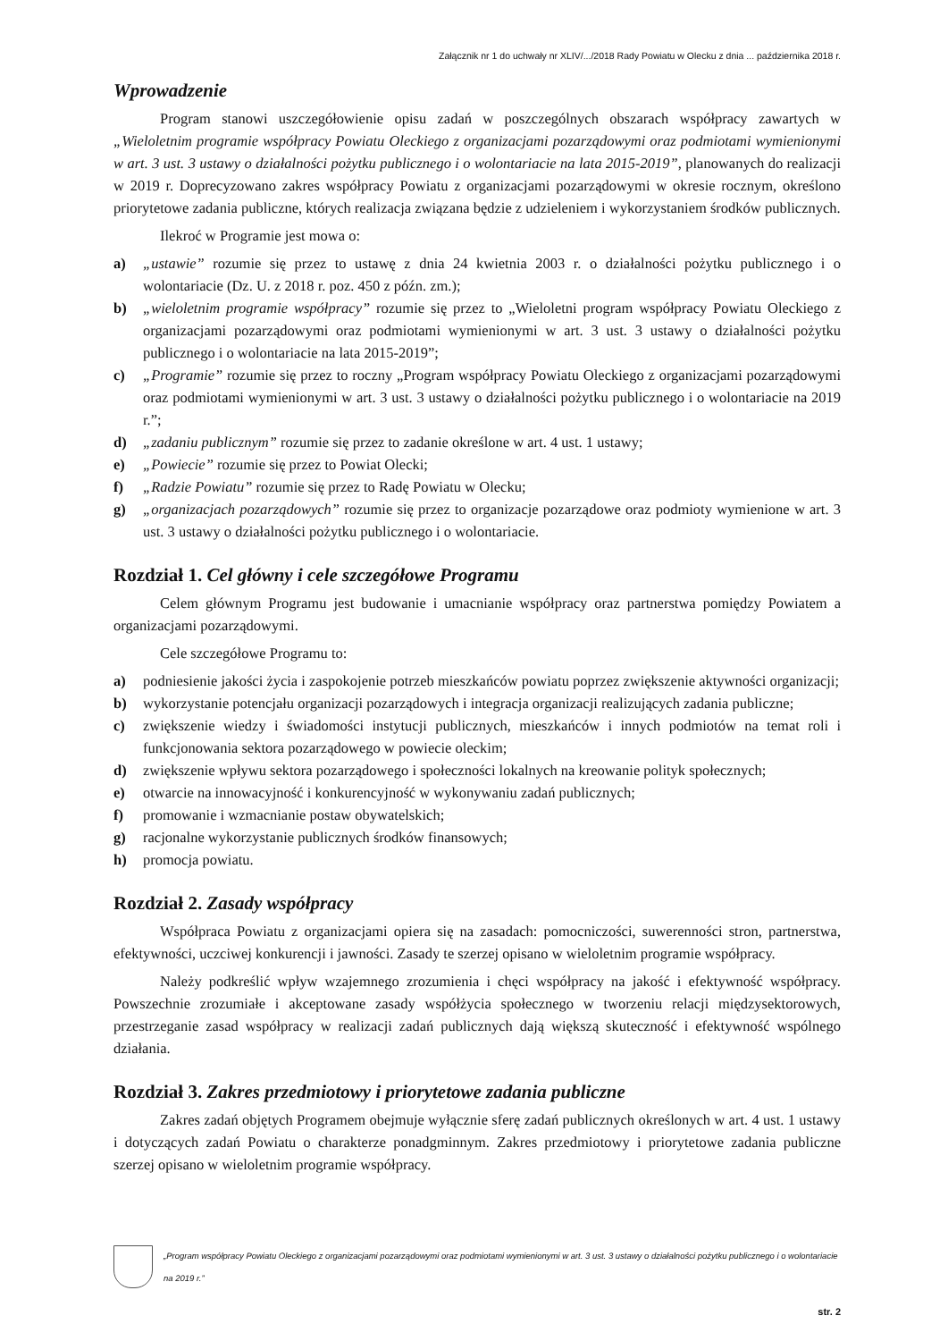Załącznik nr 1 do uchwały nr XLIV/.../2018 Rady Powiatu w Olecku z dnia ... października 2018 r.
Wprowadzenie
Program stanowi uszczegółowienie opisu zadań w poszczególnych obszarach współpracy zawartych w „Wieloletnim programie współpracy Powiatu Oleckiego z organizacjami pozarządowymi oraz podmiotami wymienionymi w art. 3 ust. 3 ustawy o działalności pożytku publicznego i o wolontariacie na lata 2015-2019”, planowanych do realizacji w 2019 r. Doprecyzowano zakres współpracy Powiatu z organizacjami pozarządowymi w okresie rocznym, określono priorytetowe zadania publiczne, których realizacja związana będzie z udzieleniem i wykorzystaniem środków publicznych.
Ilekroć w Programie jest mowa o:
a) „ustawie” rozumie się przez to ustawę z dnia 24 kwietnia 2003 r. o działalności pożytku publicznego i o wolontariacie (Dz. U. z 2018 r. poz. 450 z późn. zm.);
b) „wieloletnim programie współpracy” rozumie się przez to „Wieloletni program współpracy Powiatu Oleckiego z organizacjami pozarządowymi oraz podmiotami wymienionymi w art. 3 ust. 3 ustawy o działalności pożytku publicznego i o wolontariacie na lata 2015-2019”;
c) „Programie” rozumie się przez to roczny „Program współpracy Powiatu Oleckiego z organizacjami pozarządowymi oraz podmiotami wymienionymi w art. 3 ust. 3 ustawy o działalności pożytku publicznego i o wolontariacie na 2019 r.”;
d) „zadaniu publicznym” rozumie się przez to zadanie określone w art. 4 ust. 1 ustawy;
e) „Powiecie” rozumie się przez to Powiat Olecki;
f) „Radzie Powiatu” rozumie się przez to Radę Powiatu w Olecku;
g) „organizacjach pozarządowych” rozumie się przez to organizacje pozarządowe oraz podmioty wymienione w art. 3 ust. 3 ustawy o działalności pożytku publicznego i o wolontariacie.
Rozdział 1. Cel główny i cele szczegółowe Programu
Celem głównym Programu jest budowanie i umacnianie współpracy oraz partnerstwa pomiędzy Powiatem a organizacjami pozarządowymi.
Cele szczegółowe Programu to:
a) podniesienie jakości życia i zaspokojenie potrzeb mieszkańców powiatu poprzez zwiększenie aktywności organizacji;
b) wykorzystanie potencjału organizacji pozarządowych i integracja organizacji realizujących zadania publiczne;
c) zwiększenie wiedzy i świadomości instytucji publicznych, mieszkańców i innych podmiotów na temat roli i funkcjonowania sektora pozarządowego w powiecie oleckim;
d) zwiększenie wpływu sektora pozarządowego i społeczności lokalnych na kreowanie polityk społecznych;
e) otwarcie na innowacyjność i konkurencyjność w wykonywaniu zadań publicznych;
f) promowanie i wzmacnianie postaw obywatelskich;
g) racjonalne wykorzystanie publicznych środków finansowych;
h) promocja powiatu.
Rozdział 2. Zasady współpracy
Współpraca Powiatu z organizacjami opiera się na zasadach: pomocniczości, suwerenności stron, partnerstwa, efektywności, uczciwej konkurencji i jawności. Zasady te szerzej opisano w wieloletnim programie współpracy.
Należy podkreślić wpływ wzajemnego zrozumienia i chęci współpracy na jakość i efektywność współpracy. Powszechnie zrozumiałe i akceptowane zasady współżycia społecznego w tworzeniu relacji międzysektorowych, przestrzeganie zasad współpracy w realizacji zadań publicznych dają większą skuteczność i efektywność wspólnego działania.
Rozdział 3. Zakres przedmiotowy i priorytetowe zadania publiczne
Zakres zadań objętych Programem obejmuje wyłącznie sferę zadań publicznych określonych w art. 4 ust. 1 ustawy i dotyczących zadań Powiatu o charakterze ponadgminnym. Zakres przedmiotowy i priorytetowe zadania publiczne szerzej opisano w wieloletnim programie współpracy.
„Program współpracy Powiatu Oleckiego z organizacjami pozarządowymi oraz podmiotami wymienionymi w art. 3 ust. 3 ustawy o działalności pożytku publicznego i o wolontariacie na 2019 r.”
str. 2